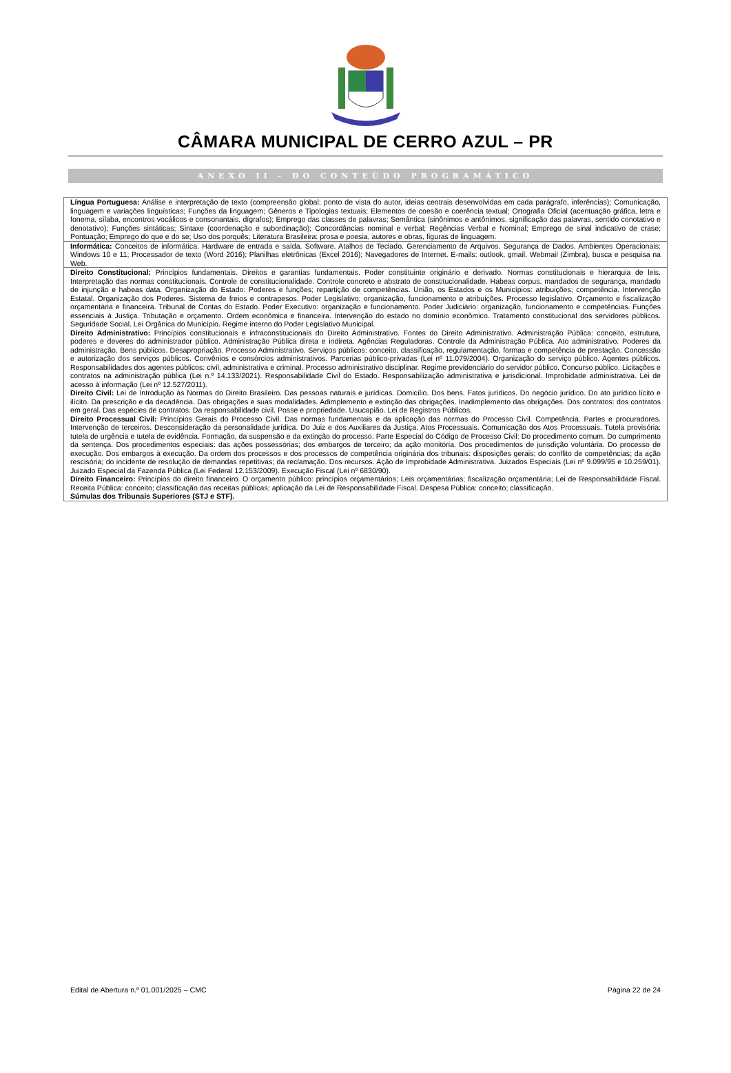CÂMARA MUNICIPAL DE CERRO AZUL – PR
ANEXO II - DO CONTEÚDO PROGRAMÁTICO
| Língua Portuguesa: Análise e interpretação de texto (compreensão global; ponto de vista do autor, ideias centrais desenvolvidas em cada parágrafo, inferências); Comunicação, linguagem e variações linguísticas; Funções da linguagem; Gêneros e Tipologias textuais; Elementos de coesão e coerência textual; Ortografia Oficial (acentuação gráfica, letra e fonema, sílaba, encontros vocálicos e consonantais, dígrafos); Emprego das classes de palavras; Semântica (sinônimos e antônimos, significação das palavras, sentido conotativo e denotativo); Funções sintáticas; Sintaxe (coordenação e subordinação); Concordâncias nominal e verbal; Regências Verbal e Nominal; Emprego de sinal indicativo de crase; Pontuação; Emprego do que e do se; Uso dos porquês; Literatura Brasileira: prosa e poesia, autores e obras, figuras de linguagem. |
| Informática: Conceitos de informática. Hardware de entrada e saída. Software. Atalhos de Teclado. Gerenciamento de Arquivos. Segurança de Dados. Ambientes Operacionais: Windows 10 e 11; Processador de texto (Word 2016); Planilhas eletrônicas (Excel 2016); Navegadores de Internet. E-mails: outlook, gmail, Webmail (Zimbra), busca e pesquisa na Web. |
| Direito Constitucional: Princípios fundamentais. Direitos e garantias fundamentais. Poder constituinte originário e derivado. Normas constitucionais e hierarquia de leis. Interpretação das normas constitucionais. Controle de constitucionalidade. Controle concreto e abstrato de constitucionalidade. Habeas corpus, mandados de segurança, mandado de injunção e habeas data. Organização do Estado: Poderes e funções; repartição de competências. União, os Estados e os Municípios: atribuições; competência. Intervenção Estatal. Organização dos Poderes. Sistema de freios e contrapesos. Poder Legislativo: organização, funcionamento e atribuições. Processo legislativo. Orçamento e fiscalização orçamentária e financeira. Tribunal de Contas do Estado. Poder Executivo: organização e funcionamento. Poder Judiciário: organização, funcionamento e competências. Funções essenciais à Justiça. Tributação e orçamento. Ordem econômica e financeira. Intervenção do estado no domínio econômico. Tratamento constitucional dos servidores públicos. Seguridade Social. Lei Orgânica do Município. Regime interno do Poder Legislativo Municipal. Direito Administrativo: Princípios constitucionais e infraconstitucionais do Direito Administrativo. Fontes do Direito Administrativo. Administração Pública: conceito, estrutura, poderes e deveres do administrador público. Administração Pública direta e indireta. Agências Reguladoras. Controle da Administração Pública. Ato administrativo. Poderes da administração. Bens públicos. Desapropriação. Processo Administrativo. Serviços públicos: conceito, classificação, regulamentação, formas e competência de prestação. Concessão e autorização dos serviços públicos. Convênios e consórcios administrativos. Parcerias público-privadas (Lei nº 11.079/2004). Organização do serviço público. Agentes públicos. Responsabilidades dos agentes públicos: civil, administrativa e criminal. Processo administrativo disciplinar. Regime previdenciário do servidor público. Concurso público. Licitações e contratos na administração pública (Lei n.º 14.133/2021). Responsabilidade Civil do Estado. Responsabilização administrativa e jurisdicional. Improbidade administrativa. Lei de acesso à informação (Lei nº 12.527/2011). Direito Civil: Lei de Introdução às Normas do Direito Brasileiro. Das pessoas naturais e jurídicas. Domicílio. Dos bens. Fatos jurídicos. Do negócio jurídico. Do ato jurídico lícito e ilícito. Da prescrição e da decadência. Das obrigações e suas modalidades. Adimplemento e extinção das obrigações. Inadimplemento das obrigações. Dos contratos: dos contratos em geral. Das espécies de contratos. Da responsabilidade civil. Posse e propriedade. Usucapião. Lei de Registros Públicos. Direito Processual Civil: Princípios Gerais do Processo Civil. Das normas fundamentais e da aplicação das normas do Processo Civil. Competência. Partes e procuradores. Intervenção de terceiros. Desconsideração da personalidade jurídica. Do Juiz e dos Auxiliares da Justiça. Atos Processuais. Comunicação dos Atos Processuais. Tutela provisória: tutela de urgência e tutela de evidência. Formação, da suspensão e da extinção do processo. Parte Especial do Código de Processo Civil: Do procedimento comum. Do cumprimento da sentença. Dos procedimentos especiais: das ações possessórias; dos embargos de terceiro; da ação monitória. Dos procedimentos de jurisdição voluntária. Do processo de execução. Dos embargos à execução. Da ordem dos processos e dos processos de competência originária dos tribunais: disposições gerais; do conflito de competências; da ação rescisória; do incidente de resolução de demandas repetitivas; da reclamação. Dos recursos. Ação de Improbidade Administrativa. Juizados Especiais (Lei nº 9.099/95 e 10.259/01). Juizado Especial da Fazenda Pública (Lei Federal 12.153/2009). Execução Fiscal (Lei nº 6830/90). Direito Financeiro: Princípios do direito financeiro. O orçamento público: princípios orçamentários; Leis orçamentárias; fiscalização orçamentária; Lei de Responsabilidade Fiscal. Receita Pública: conceito; classificação das receitas públicas; aplicação da Lei de Responsabilidade Fiscal. Despesa Pública: conceito; classificação. Súmulas dos Tribunais Superiores (STJ e STF). |
Edital de Abertura n.º 01.001/2025 – CMC Página 22 de 24